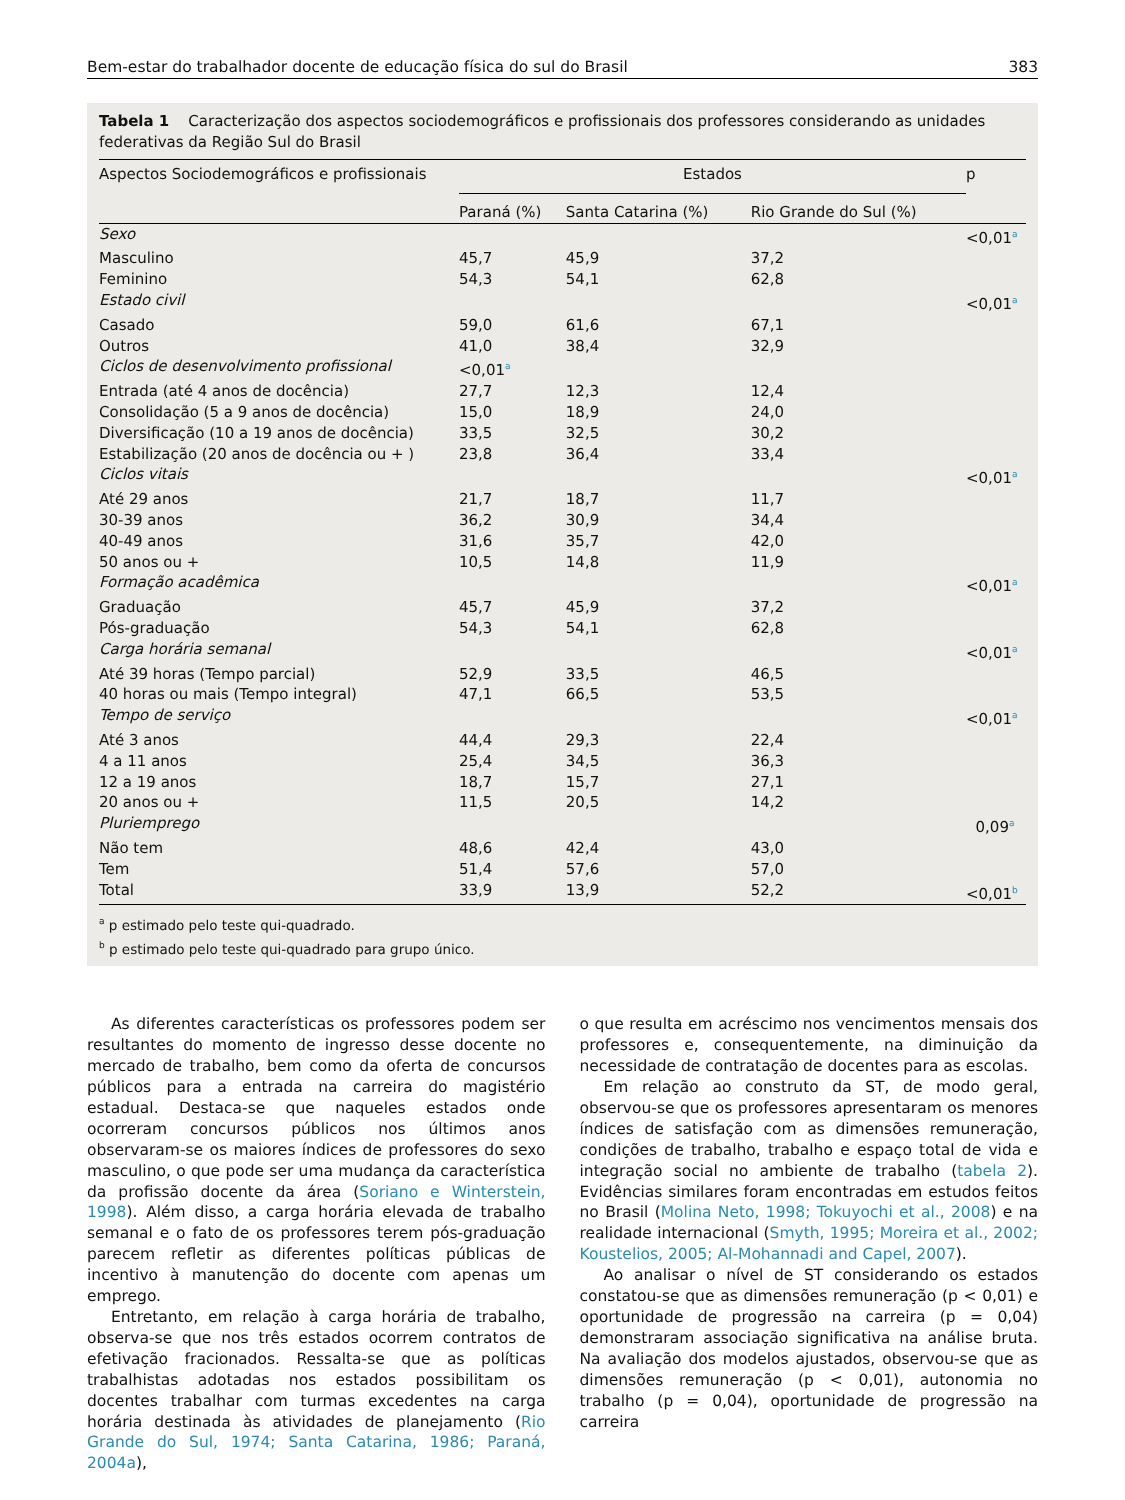Bem-estar do trabalhador docente de educação física do sul do Brasil 383
Tabela 1 Caracterização dos aspectos sociodemográficos e profissionais dos professores considerando as unidades federativas da Região Sul do Brasil
| Aspectos Sociodemográficos e profissionais | Estados | | | p |
| --- | --- | --- | --- | --- |
| | Paraná (%) | Santa Catarina (%) | Rio Grande do Sul (%) | |
| Sexo | | | | <0,01<sup>a</sup> |
| Masculino | 45,7 | 45,9 | 37,2 | |
| Feminino | 54,3 | 54,1 | 62,8 | |
| Estado civil | | | | <0,01<sup>a</sup> |
| Casado | 59,0 | 61,6 | 67,1 | |
| Outros | 41,0 | 38,4 | 32,9 | |
| Ciclos de desenvolvimento profissional | <0,01<sup>a</sup> | | | |
| Entrada (até 4 anos de docência) | 27,7 | 12,3 | 12,4 | |
| Consolidação (5 a 9 anos de docência) | 15,0 | 18,9 | 24,0 | |
| Diversificação (10 a 19 anos de docência) | 33,5 | 32,5 | 30,2 | |
| Estabilização (20 anos de docência ou + ) | 23,8 | 36,4 | 33,4 | |
| Ciclos vitais | | | | <0,01<sup>a</sup> |
| Até 29 anos | 21,7 | 18,7 | 11,7 | |
| 30-39 anos | 36,2 | 30,9 | 34,4 | |
| 40-49 anos | 31,6 | 35,7 | 42,0 | |
| 50 anos ou + | 10,5 | 14,8 | 11,9 | |
| Formação acadêmica | | | | <0,01<sup>a</sup> |
| Graduação | 45,7 | 45,9 | 37,2 | |
| Pós-graduação | 54,3 | 54,1 | 62,8 | |
| Carga horária semanal | | | | <0,01<sup>a</sup> |
| Até 39 horas (Tempo parcial) | 52,9 | 33,5 | 46,5 | |
| 40 horas ou mais (Tempo integral) | 47,1 | 66,5 | 53,5 | |
| Tempo de serviço | | | | <0,01<sup>a</sup> |
| Até 3 anos | 44,4 | 29,3 | 22,4 | |
| 4 a 11 anos | 25,4 | 34,5 | 36,3 | |
| 12 a 19 anos | 18,7 | 15,7 | 27,1 | |
| 20 anos ou + | 11,5 | 20,5 | 14,2 | |
| Pluriemprego | | | | 0,09<sup>a</sup> |
| Não tem | 48,6 | 42,4 | 43,0 | |
| Tem | 51,4 | 57,6 | 57,0 | |
| Total | 33,9 | 13,9 | 52,2 | <0,01<sup>b</sup> |
<sup>a</sup> p estimado pelo teste qui-quadrado.
<sup>b</sup> p estimado pelo teste qui-quadrado para grupo único.
As diferentes características os professores podem ser resultantes do momento de ingresso desse docente no mercado de trabalho, bem como da oferta de concursos públicos para a entrada na carreira do magistério estadual. Destaca-se que naqueles estados onde ocorreram concursos públicos nos últimos anos observaram-se os maiores índices de professores do sexo masculino, o que pode ser uma mudança da característica da profissão docente da área (Soriano e Winterstein, 1998). Além disso, a carga horária elevada de trabalho semanal e o fato de os professores terem pós-graduação parecem refletir as diferentes políticas públicas de incentivo à manutenção do docente com apenas um emprego.
Entretanto, em relação à carga horária de trabalho, observa-se que nos três estados ocorrem contratos de efetivação fracionados. Ressalta-se que as políticas trabalhistas adotadas nos estados possibilitam os docentes trabalhar com turmas excedentes na carga horária destinada às atividades de planejamento (Rio Grande do Sul, 1974; Santa Catarina, 1986; Paraná, 2004a),
o que resulta em acréscimo nos vencimentos mensais dos professores e, consequentemente, na diminuição da necessidade de contratação de docentes para as escolas.
Em relação ao construto da ST, de modo geral, observou-se que os professores apresentaram os menores índices de satisfação com as dimensões remuneração, condições de trabalho, trabalho e espaço total de vida e integração social no ambiente de trabalho (tabela 2). Evidências similares foram encontradas em estudos feitos no Brasil (Molina Neto, 1998; Tokuyochi et al., 2008) e na realidade internacional (Smyth, 1995; Moreira et al., 2002; Koustelios, 2005; Al-Mohannadi and Capel, 2007).
Ao analisar o nível de ST considerando os estados constatou-se que as dimensões remuneração (p < 0,01) e oportunidade de progressão na carreira (p = 0,04) demonstraram associação significativa na análise bruta. Na avaliação dos modelos ajustados, observou-se que as dimensões remuneração (p < 0,01), autonomia no trabalho (p = 0,04), oportunidade de progressão na carreira